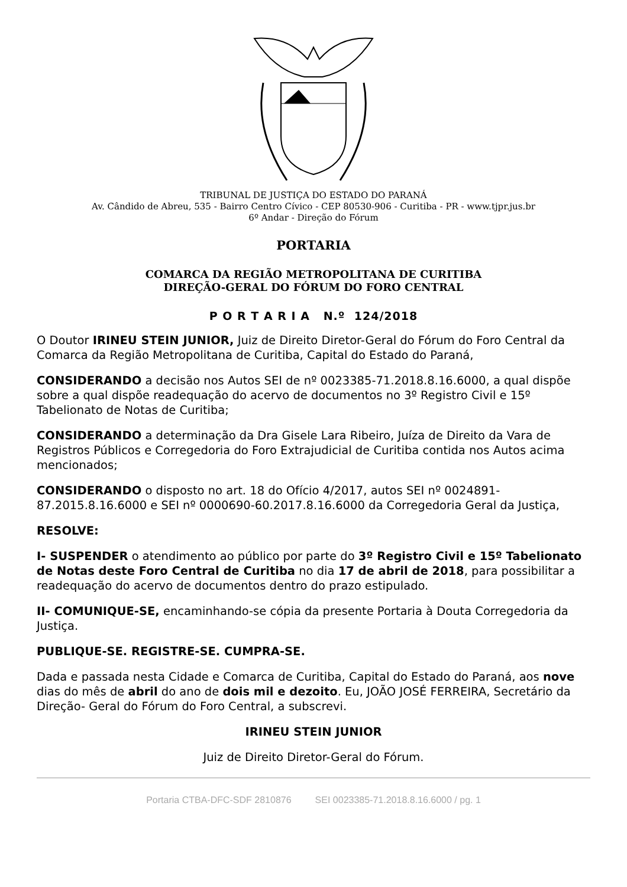TRIBUNAL DE JUSTIÇA DO ESTADO DO PARANÁ
Av. Cândido de Abreu, 535 - Bairro Centro Cívico - CEP 80530-906 - Curitiba - PR - www.tjpr.jus.br
6º Andar - Direção do Fórum
PORTARIA
COMARCA DA REGIÃO METROPOLITANA DE CURITIBA
DIREÇÃO-GERAL DO FÓRUM DO FORO CENTRAL
P O R T A R I A N.º 124/2018
O Doutor IRINEU STEIN JUNIOR, Juiz de Direito Diretor-Geral do Fórum do Foro Central da Comarca da Região Metropolitana de Curitiba, Capital do Estado do Paraná,
CONSIDERANDO a decisão nos Autos SEI de nº 0023385-71.2018.8.16.6000, a qual dispõe sobre a qual dispõe readequação do acervo de documentos no 3º Registro Civil e 15º Tabelionato de Notas de Curitiba;
CONSIDERANDO a determinação da Dra Gisele Lara Ribeiro, Juíza de Direito da Vara de Registros Públicos e Corregedoria do Foro Extrajudicial de Curitiba contida nos Autos acima mencionados;
CONSIDERANDO o disposto no art. 18 do Ofício 4/2017, autos SEI nº 0024891-87.2015.8.16.6000 e SEI nº 0000690-60.2017.8.16.6000 da Corregedoria Geral da Justiça,
RESOLVE:
I- SUSPENDER o atendimento ao público por parte do 3º Registro Civil e 15º Tabelionato de Notas deste Foro Central de Curitiba no dia 17 de abril de 2018, para possibilitar a readequação do acervo de documentos dentro do prazo estipulado.
II- COMUNIQUE-SE, encaminhando-se cópia da presente Portaria à Douta Corregedoria da Justiça.
PUBLIQUE-SE. REGISTRE-SE. CUMPRA-SE.
Dada e passada nesta Cidade e Comarca de Curitiba, Capital do Estado do Paraná, aos nove dias do mês de abril do ano de dois mil e dezoito. Eu, JOÃO JOSÉ FERREIRA, Secretário da Direção- Geral do Fórum do Foro Central, a subscrevi.
IRINEU STEIN JUNIOR
Juiz de Direito Diretor-Geral do Fórum.
Portaria CTBA-DFC-SDF 2810876 SEI 0023385-71.2018.8.16.6000 / pg. 1